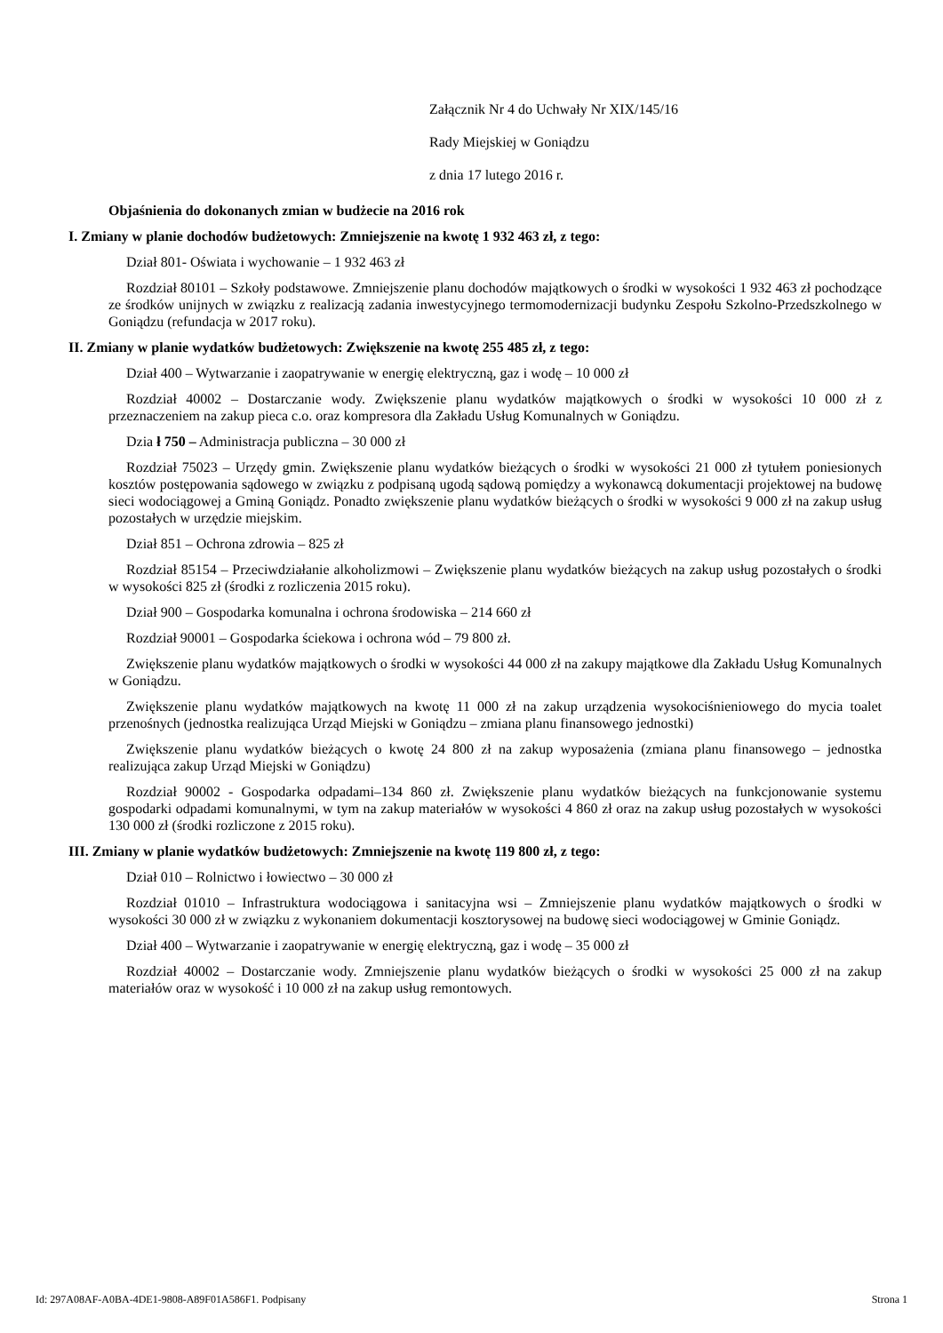Załącznik Nr 4 do Uchwały Nr XIX/145/16
Rady Miejskiej w Goniądzu
z dnia 17 lutego 2016 r.
Objaśnienia do dokonanych zmian w budżecie na 2016 rok
I. Zmiany w planie dochodów budżetowych: Zmniejszenie na kwotę 1 932 463 zł, z tego:
Dział 801- Oświata i wychowanie – 1 932 463 zł
Rozdział 80101 – Szkoły podstawowe. Zmniejszenie planu dochodów majątkowych o środki w wysokości 1 932 463 zł pochodzące ze środków unijnych w związku z realizacją zadania inwestycyjnego termomodernizacji budynku Zespołu Szkolno-Przedszkolnego w Goniądzu (refundacja w 2017 roku).
II. Zmiany w planie wydatków budżetowych: Zwiększenie na kwotę 255 485 zł, z tego:
Dział 400 – Wytwarzanie i zaopatrywanie w energię elektryczną, gaz i wodę – 10 000 zł
Rozdział 40002 – Dostarczanie wody. Zwiększenie planu wydatków majątkowych o środki w wysokości 10 000 zł z przeznaczeniem na zakup pieca c.o. oraz kompresora dla Zakładu Usług Komunalnych w Goniądzu.
Dzia ł 750 – Administracja publiczna – 30 000 zł
Rozdział 75023 – Urzędy gmin. Zwiększenie planu wydatków bieżących o środki w wysokości 21 000 zł tytułem poniesionych kosztów postępowania sądowego w związku z podpisaną ugodą sądową pomiędzy a wykonawcą dokumentacji projektowej na budowę sieci wodociągowej a Gminą Goniądz. Ponadto zwiększenie planu wydatków bieżących o środki w wysokości 9 000 zł na zakup usług pozostałych w urzędzie miejskim.
Dział 851 – Ochrona zdrowia – 825 zł
Rozdział 85154 – Przeciwdziałanie alkoholizmowi – Zwiększenie planu wydatków bieżących na zakup usług pozostałych o środki w wysokości 825 zł (środki z rozliczenia 2015 roku).
Dział 900 – Gospodarka komunalna i ochrona środowiska – 214 660 zł
Rozdział 90001 – Gospodarka ściekowa i ochrona wód – 79 800 zł.
Zwiększenie planu wydatków majątkowych o środki w wysokości 44 000 zł na zakupy majątkowe dla Zakładu Usług Komunalnych w Goniądzu.
Zwiększenie planu wydatków majątkowych na kwotę 11 000 zł na zakup urządzenia wysokociśnieniowego do mycia toalet przenośnych (jednostka realizująca Urząd Miejski w Goniądzu – zmiana planu finansowego jednostki)
Zwiększenie planu wydatków bieżących o kwotę 24 800 zł na zakup wyposażenia (zmiana planu finansowego – jednostka realizująca zakup Urząd Miejski w Goniądzu)
Rozdział 90002 - Gospodarka odpadami–134 860 zł. Zwiększenie planu wydatków bieżących na funkcjonowanie systemu gospodarki odpadami komunalnymi, w tym na zakup materiałów w wysokości 4 860 zł oraz na zakup usług pozostałych w wysokości 130 000 zł (środki rozliczone z 2015 roku).
III. Zmiany w planie wydatków budżetowych: Zmniejszenie na kwotę 119 800 zł, z tego:
Dział 010 – Rolnictwo i łowiectwo – 30 000 zł
Rozdział 01010 – Infrastruktura wodociągowa i sanitacyjna wsi – Zmniejszenie planu wydatków majątkowych o środki w wysokości 30 000 zł w związku z wykonaniem dokumentacji kosztorysowej na budowę sieci wodociągowej w Gminie Goniądz.
Dział 400 – Wytwarzanie i zaopatrywanie w energię elektryczną, gaz i wodę – 35 000 zł
Rozdział 40002 – Dostarczanie wody. Zmniejszenie planu wydatków bieżących o środki w wysokości 25 000 zł na zakup materiałów oraz w wysokość i 10 000 zł na zakup usług remontowych.
Id: 297A08AF-A0BA-4DE1-9808-A89F01A586F1. Podpisany Strona 1